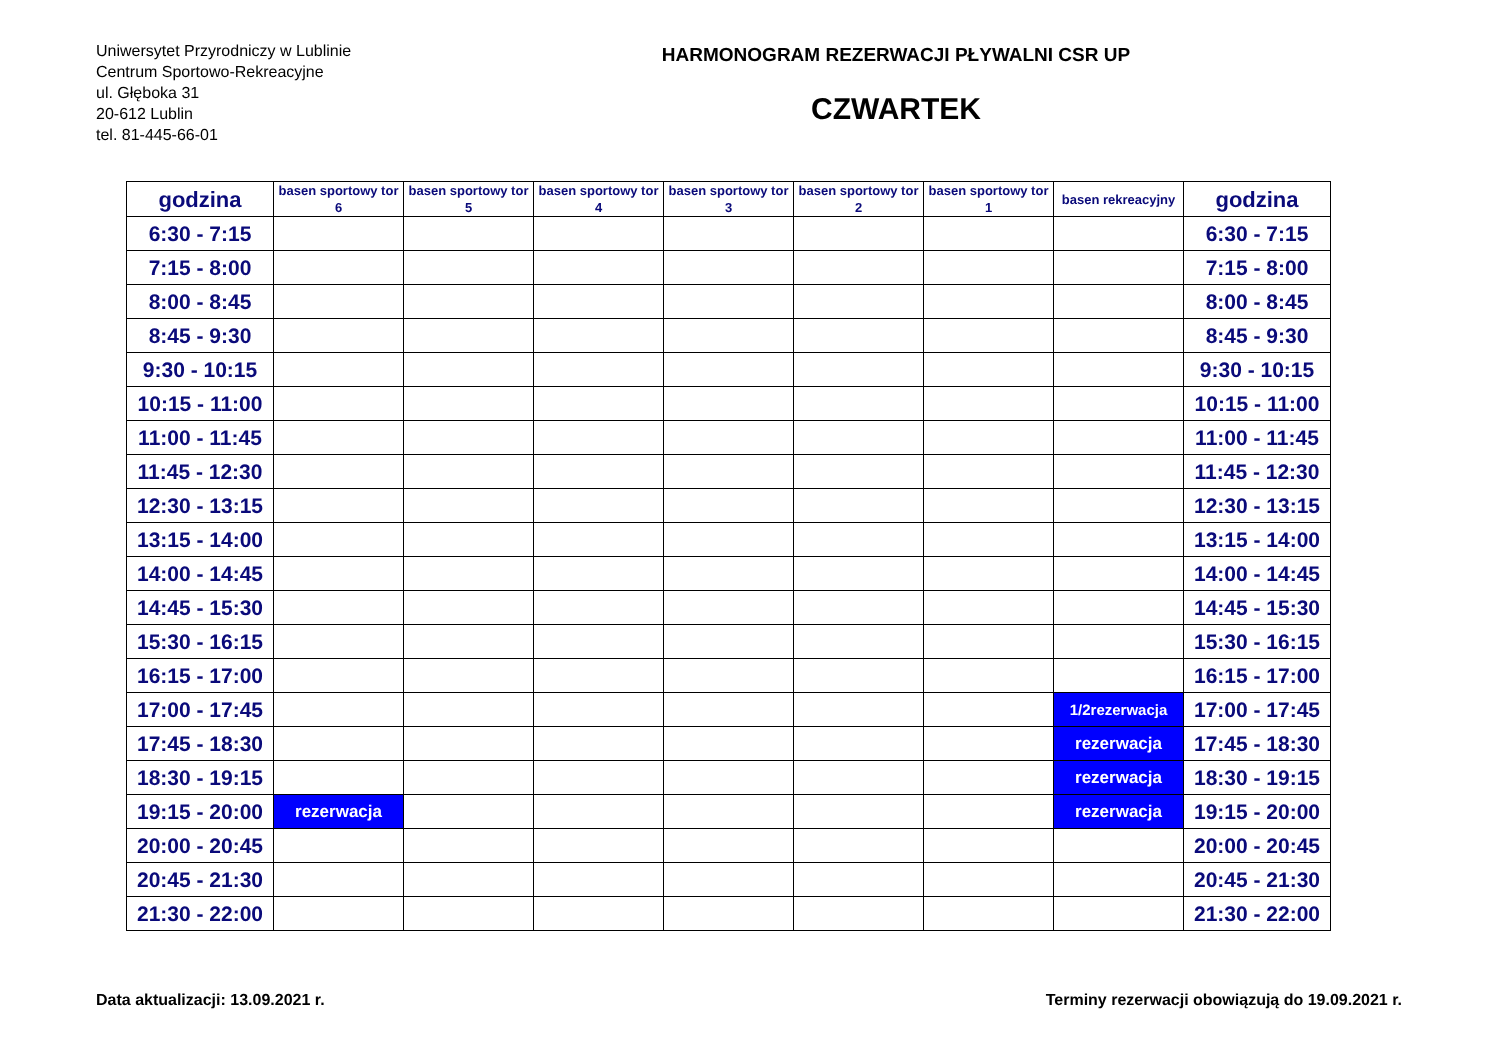Uniwersytet Przyrodniczy w Lublinie
Centrum Sportowo-Rekreacyjne
ul. Głęboka 31
20-612 Lublin
tel. 81-445-66-01
HARMONOGRAM REZERWACJI PŁYWALNI CSR UP
CZWARTEK
| godzina | basen sportowy tor 6 | basen sportowy tor 5 | basen sportowy tor 4 | basen sportowy tor 3 | basen sportowy tor 2 | basen sportowy tor 1 | basen rekreacyjny | godzina |
| --- | --- | --- | --- | --- | --- | --- | --- | --- |
| 6:30 - 7:15 | | | | | | | | 6:30 - 7:15 |
| 7:15 - 8:00 | | | | | | | | 7:15 - 8:00 |
| 8:00 - 8:45 | | | | | | | | 8:00 - 8:45 |
| 8:45 - 9:30 | | | | | | | | 8:45 - 9:30 |
| 9:30 - 10:15 | | | | | | | | 9:30 - 10:15 |
| 10:15 - 11:00 | | | | | | | | 10:15 - 11:00 |
| 11:00 - 11:45 | | | | | | | | 11:00 - 11:45 |
| 11:45 - 12:30 | | | | | | | | 11:45 - 12:30 |
| 12:30 - 13:15 | | | | | | | | 12:30 - 13:15 |
| 13:15 - 14:00 | | | | | | | | 13:15 - 14:00 |
| 14:00 - 14:45 | | | | | | | | 14:00 - 14:45 |
| 14:45 - 15:30 | | | | | | | | 14:45 - 15:30 |
| 15:30 - 16:15 | | | | | | | | 15:30 - 16:15 |
| 16:15 - 17:00 | | | | | | | | 16:15 - 17:00 |
| 17:00 - 17:45 | | | | | | | 1/2rezerwacja | 17:00 - 17:45 |
| 17:45 - 18:30 | | | | | | | rezerwacja | 17:45 - 18:30 |
| 18:30 - 19:15 | | | | | | | rezerwacja | 18:30 - 19:15 |
| 19:15 - 20:00 | rezerwacja | | | | | | rezerwacja | 19:15 - 20:00 |
| 20:00 - 20:45 | | | | | | | | 20:00 - 20:45 |
| 20:45 - 21:30 | | | | | | | | 20:45 - 21:30 |
| 21:30 - 22:00 | | | | | | | | 21:30 - 22:00 |
Data aktualizacji: 13.09.2021 r. Terminy rezerwacji obowiązują do 19.09.2021 r.